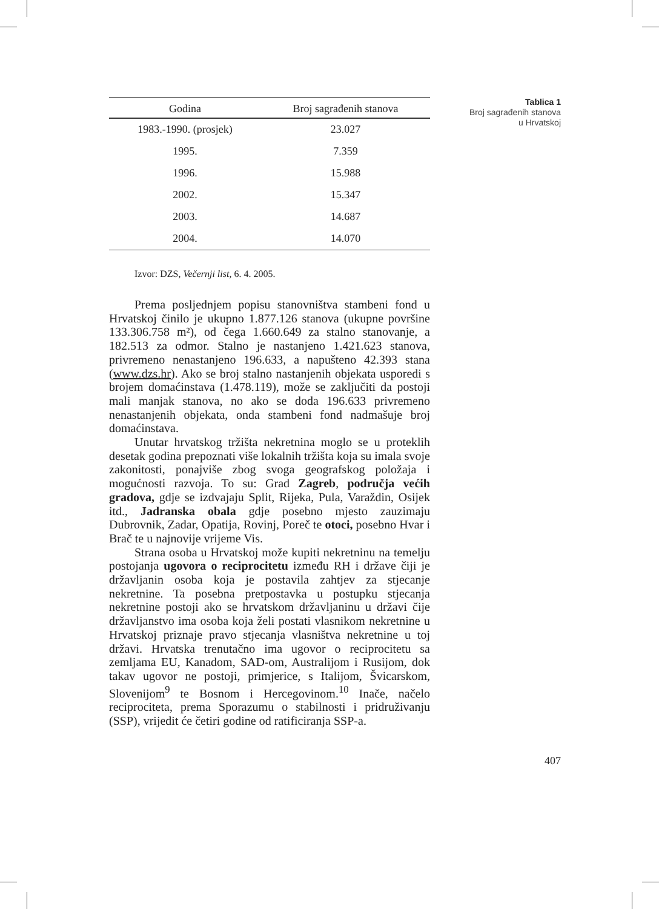Tablica 1
Broj sagrađenih stanova u Hrvatskoj
| Godina | Broj sagrađenih stanova |
| --- | --- |
| 1983.-1990. (prosjek) | 23.027 |
| 1995. | 7.359 |
| 1996. | 15.988 |
| 2002. | 15.347 |
| 2003. | 14.687 |
| 2004. | 14.070 |
Izvor: DZS, Večernji list, 6. 4. 2005.
Prema posljednjem popisu stanovništva stambeni fond u Hrvatskoj činilo je ukupno 1.877.126 stanova (ukupne površine 133.306.758 m²), od čega 1.660.649 za stalno stanovanje, a 182.513 za odmor. Stalno je nastanjeno 1.421.623 stanova, privremeno nenastanjeno 196.633, a napušteno 42.393 stana (www.dzs.hr). Ako se broj stalno nastanjenih objekata usporedi s brojem domaćinstava (1.478.119), može se zaključiti da postoji mali manjak stanova, no ako se doda 196.633 privremeno nenastanjenih objekata, onda stambeni fond nadmašuje broj domaćinstava.
Unutar hrvatskog tržišta nekretnina moglo se u proteklih desetak godina prepoznati više lokalnih tržišta koja su imala svoje zakonitosti, ponajviše zbog svoga geografskog položaja i mogućnosti razvoja. To su: Grad Zagreb, područja većih gradova, gdje se izdvajaju Split, Rijeka, Pula, Varaždin, Osijek itd., Jadranska obala gdje posebno mjesto zauzimaju Dubrovnik, Zadar, Opatija, Rovinj, Poreč te otoci, posebno Hvar i Brač te u najnovije vrijeme Vis.
Strana osoba u Hrvatskoj može kupiti nekretninu na temelju postojanja ugovora o reciprocitetu između RH i države čiji je državljanin osoba koja je postavila zahtjev za stjecanje nekretnine. Ta posebna pretpostavka u postupku stjecanja nekretnine postoji ako se hrvatskom državljaninu u državi čije državljanstvo ima osoba koja želi postati vlasnikom nekretnine u Hrvatskoj priznaje pravo stjecanja vlasništva nekretnine u toj državi. Hrvatska trenutačno ima ugovor o reciprocitetu sa zemljama EU, Kanadom, SAD-om, Australijom i Rusijom, dok takav ugovor ne postoji, primjerice, s Italijom, Švicarskom, Slovenijom<sup>9</sup> te Bosnom i Hercegovinom.<sup>10</sup> Inače, načelo reciprociteta, prema Sporazumu o stabilnosti i pridruživanju (SSP), vrijedit će četiri godine od ratificiranja SSP-a.
407